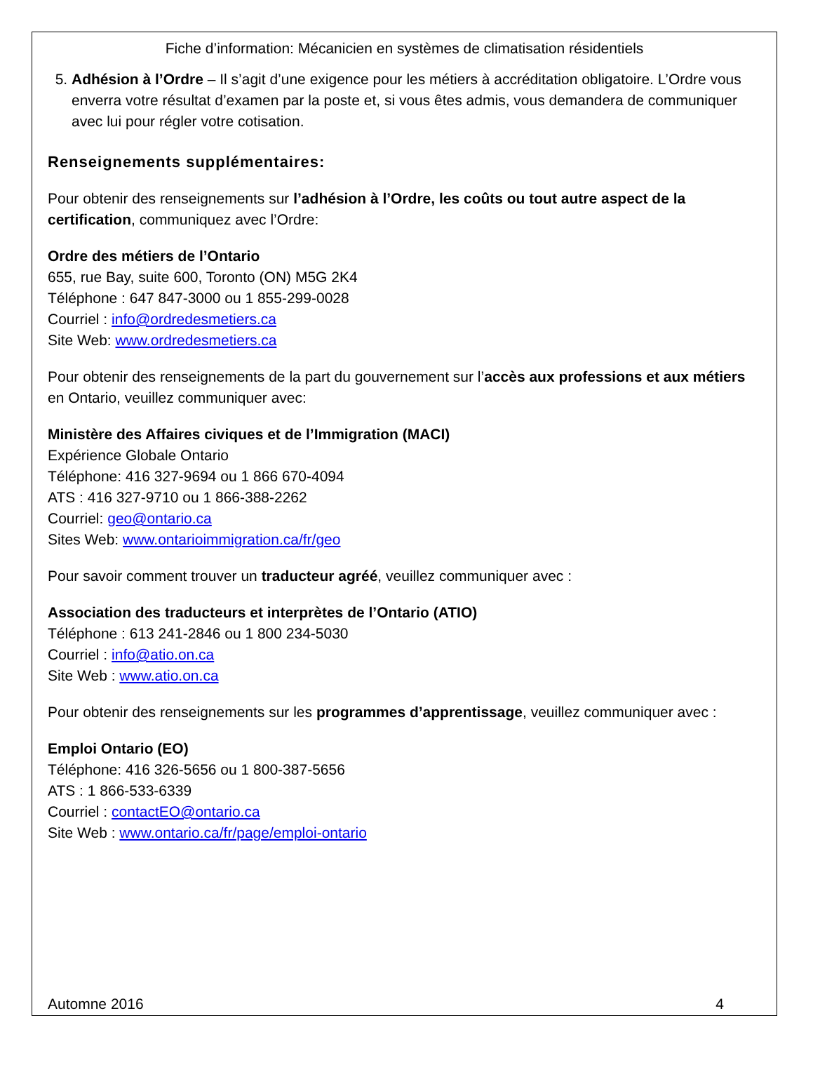Fiche d’information: Mécanicien en systèmes de climatisation résidentiels
5. Adhésion à l’Ordre – Il s’agit d’une exigence pour les métiers à accréditation obligatoire. L’Ordre vous enverra votre résultat d’examen par la poste et, si vous êtes admis, vous demandera de communiquer avec lui pour régler votre cotisation.
Renseignements supplémentaires:
Pour obtenir des renseignements sur l’adhésion à l’Ordre, les coûts ou tout autre aspect de la certification, communiquez avec l’Ordre:
Ordre des métiers de l’Ontario
655, rue Bay, suite 600, Toronto (ON) M5G 2K4
Téléphone : 647 847-3000 ou 1 855-299-0028
Courriel : info@ordredesmetiers.ca
Site Web: www.ordredesmetiers.ca
Pour obtenir des renseignements de la part du gouvernement sur l’accès aux professions et aux métiers en Ontario, veuillez communiquer avec:
Ministère des Affaires civiques et de l’Immigration (MACI)
Expérience Globale Ontario
Téléphone: 416 327-9694 ou 1 866 670-4094
ATS : 416 327-9710 ou 1 866-388-2262
Courriel: geo@ontario.ca
Sites Web: www.ontarioimmigration.ca/fr/geo
Pour savoir comment trouver un traducteur agréé, veuillez communiquer avec :
Association des traducteurs et interprètes de l’Ontario (ATIO)
Téléphone : 613 241-2846 ou 1 800 234-5030
Courriel : info@atio.on.ca
Site Web : www.atio.on.ca
Pour obtenir des renseignements sur les programmes d’apprentissage, veuillez communiquer avec :
Emploi Ontario (EO)
Téléphone: 416 326-5656 ou 1 800-387-5656
ATS : 1 866-533-6339
Courriel : contactEO@ontario.ca
Site Web : www.ontario.ca/fr/page/emploi-ontario
Automne 2016 4